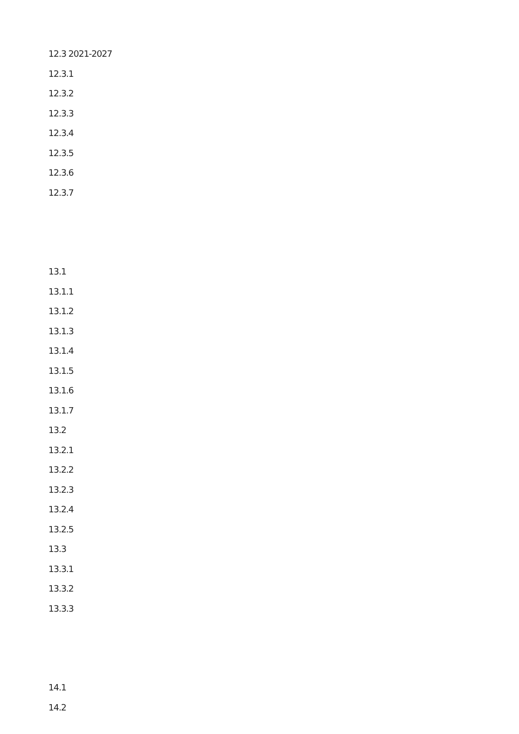12.3 2021-2027
12.3.1
12.3.2
12.3.3
12.3.4
12.3.5
12.3.6
12.3.7
13.1
13.1.1
13.1.2
13.1.3
13.1.4
13.1.5
13.1.6
13.1.7
13.2
13.2.1
13.2.2
13.2.3
13.2.4
13.2.5
13.3
13.3.1
13.3.2
13.3.3
14.1
14.2